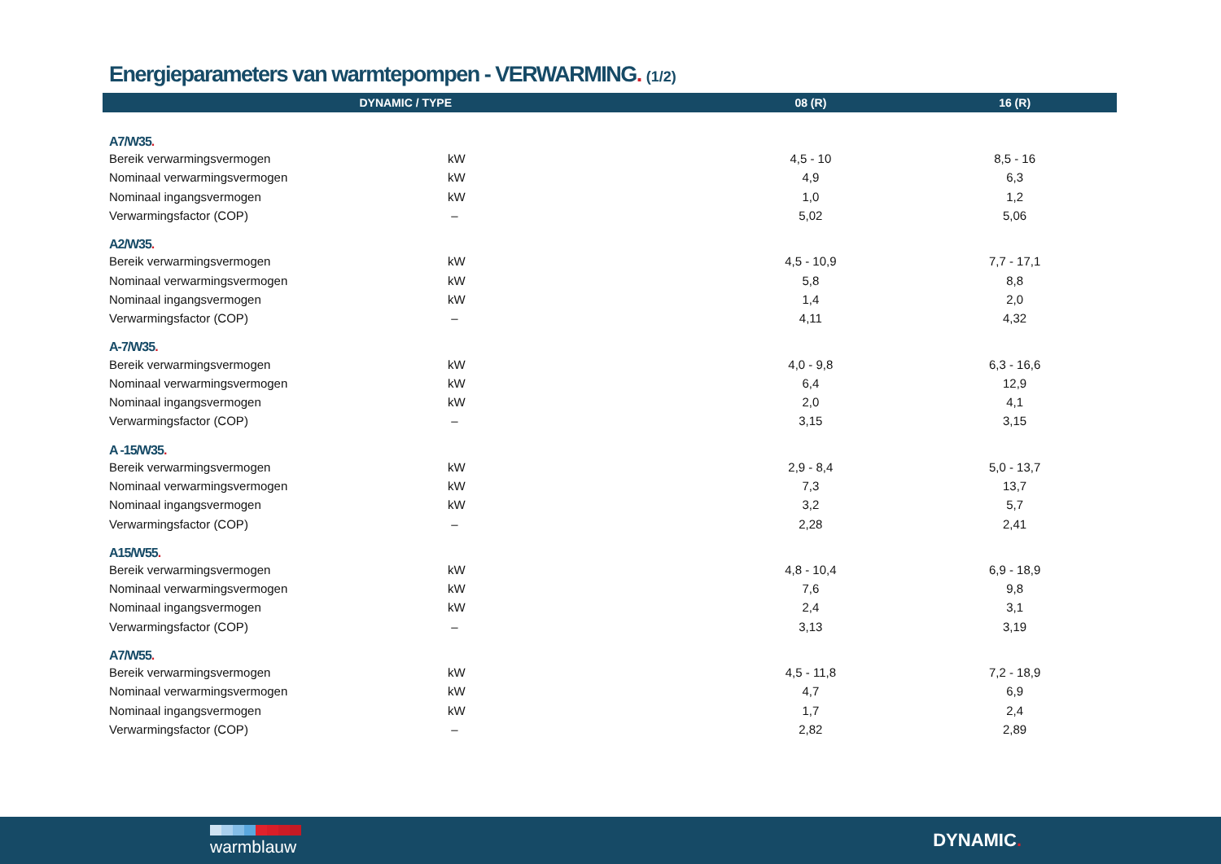Energieparameters van warmtepompen - VERWARMING. (1/2)
| DYNAMIC / TYPE | | 08 (R) | 16 (R) |
| --- | --- | --- | --- |
| A7/W35 . | | | |
| Bereik verwarmingsvermogen | kW | 4,5 - 10 | 8,5 - 16 |
| Nominaal verwarmingsvermogen | kW | 4,9 | 6,3 |
| Nominaal ingangsvermogen | kW | 1,0 | 1,2 |
| Verwarmingsfactor (COP) | – | 5,02 | 5,06 |
| A2/W35 . | | | |
| Bereik verwarmingsvermogen | kW | 4,5 - 10,9 | 7,7 - 17,1 |
| Nominaal verwarmingsvermogen | kW | 5,8 | 8,8 |
| Nominaal ingangsvermogen | kW | 1,4 | 2,0 |
| Verwarmingsfactor (COP) | – | 4,11 | 4,32 |
| A-7/W35 . | | | |
| Bereik verwarmingsvermogen | kW | 4,0 - 9,8 | 6,3 - 16,6 |
| Nominaal verwarmingsvermogen | kW | 6,4 | 12,9 |
| Nominaal ingangsvermogen | kW | 2,0 | 4,1 |
| Verwarmingsfactor (COP) | – | 3,15 | 3,15 |
| A -15/W35 . | | | |
| Bereik verwarmingsvermogen | kW | 2,9 - 8,4 | 5,0 - 13,7 |
| Nominaal verwarmingsvermogen | kW | 7,3 | 13,7 |
| Nominaal ingangsvermogen | kW | 3,2 | 5,7 |
| Verwarmingsfactor (COP) | – | 2,28 | 2,41 |
| A15/W55 . | | | |
| Bereik verwarmingsvermogen | kW | 4,8 - 10,4 | 6,9 - 18,9 |
| Nominaal verwarmingsvermogen | kW | 7,6 | 9,8 |
| Nominaal ingangsvermogen | kW | 2,4 | 3,1 |
| Verwarmingsfactor (COP) | – | 3,13 | 3,19 |
| A7/W55 . | | | |
| Bereik verwarmingsvermogen | kW | 4,5 - 11,8 | 7,2 - 18,9 |
| Nominaal verwarmingsvermogen | kW | 4,7 | 6,9 |
| Nominaal ingangsvermogen | kW | 1,7 | 2,4 |
| Verwarmingsfactor (COP) | – | 2,82 | 2,89 |
warmblauw DYNAMIC.